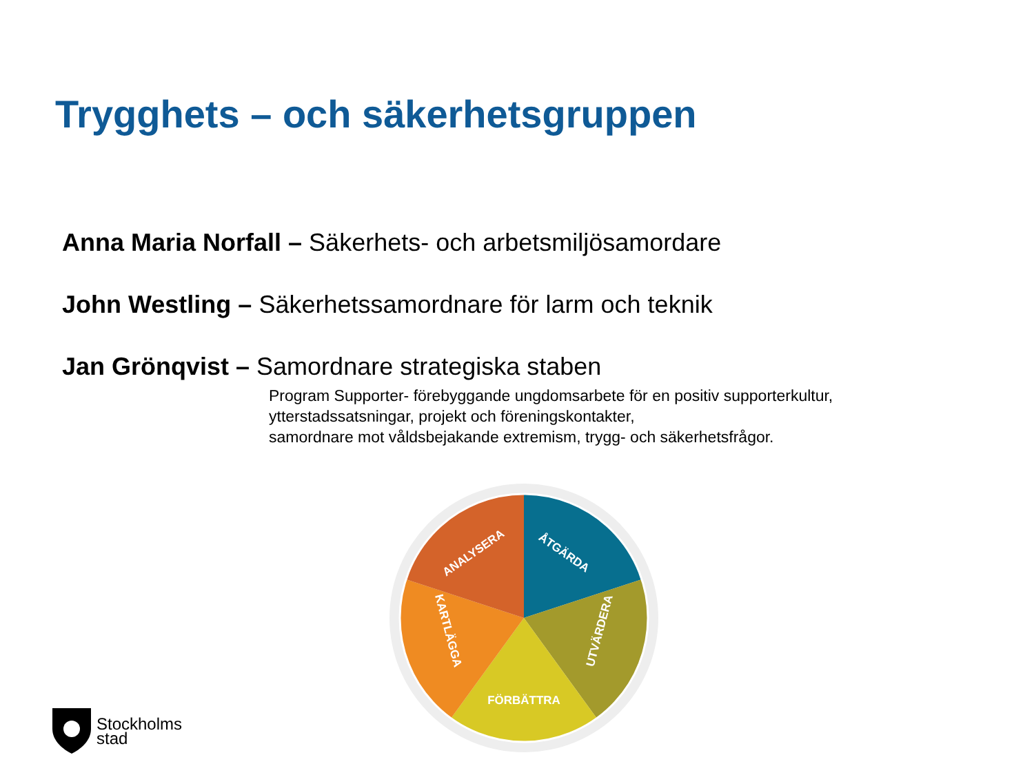Trygghets – och säkerhetsgruppen
Anna Maria Norfall – Säkerhets- och arbetsmiljösamordare
John Westling – Säkerhetssamordnare för larm och teknik
Jan Grönqvist – Samordnare strategiska staben
Program Supporter- förebyggande ungdomsarbete för en positiv supporterkultur,
ytterstadssatsningar, projekt och föreningskontakter,
samordnare mot våldsbejakande extremism, trygg- och säkerhetsfrågor.
ÅTGÄRDA
UTVÄRDERA
FÖRBÄTTRA
KARTLÄGGA
ANALYSERA
Stockholms
stad